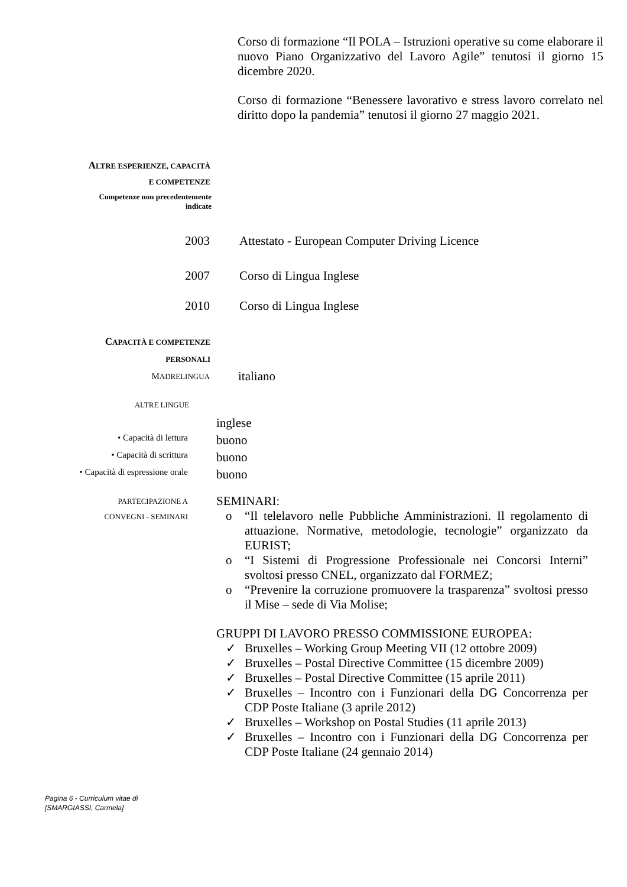Corso di formazione “Il POLA – Istruzioni operative su come elaborare il nuovo Piano Organizzativo del Lavoro Agile” tenutosi il giorno 15 dicembre 2020.
Corso di formazione “Benessere lavorativo e stress lavoro correlato nel diritto dopo la pandemia” tenutosi il giorno 27 maggio 2021.
ALTRE ESPERIENZE, CAPACITÀ
E COMPETENZE
Competenze non precedentemente
indicate
2003 Attestato - European Computer Driving Licence
2007 Corso di Lingua Inglese
2010 Corso di Lingua Inglese
CAPACITÀ E COMPETENZE
PERSONALI
MADRELINGUA
italiano
ALTRE LINGUE
inglese
• Capacità di lettura
buono
• Capacità di scrittura
buono
• Capacità di espressione orale
buono
PARTECIPAZIONE A
CONVEGNI - SEMINARI
SEMINARI:
o “Il telelavoro nelle Pubbliche Amministrazioni. Il regolamento di attuazione. Normative, metodologie, tecnologie” organizzato da EURIST;
o “I Sistemi di Progressione Professionale nei Concorsi Interni” svoltosi presso CNEL, organizzato dal FORMEZ;
o “Prevenire la corruzione promuovere la trasparenza” svoltosi presso il Mise – sede di Via Molise;
GRUPPI DI LAVORO PRESSO COMMISSIONE EUROPEA:
✓ Bruxelles – Working Group Meeting VII (12 ottobre 2009)
✓ Bruxelles – Postal Directive Committee (15 dicembre 2009)
✓ Bruxelles – Postal Directive Committee (15 aprile 2011)
✓ Bruxelles – Incontro con i Funzionari della DG Concorrenza per CDP Poste Italiane (3 aprile 2012)
✓ Bruxelles – Workshop on Postal Studies (11 aprile 2013)
✓ Bruxelles – Incontro con i Funzionari della DG Concorrenza per CDP Poste Italiane (24 gennaio 2014)
Pagina 6 - Curriculum vitae di
[SMARGIASSI, Carmela]